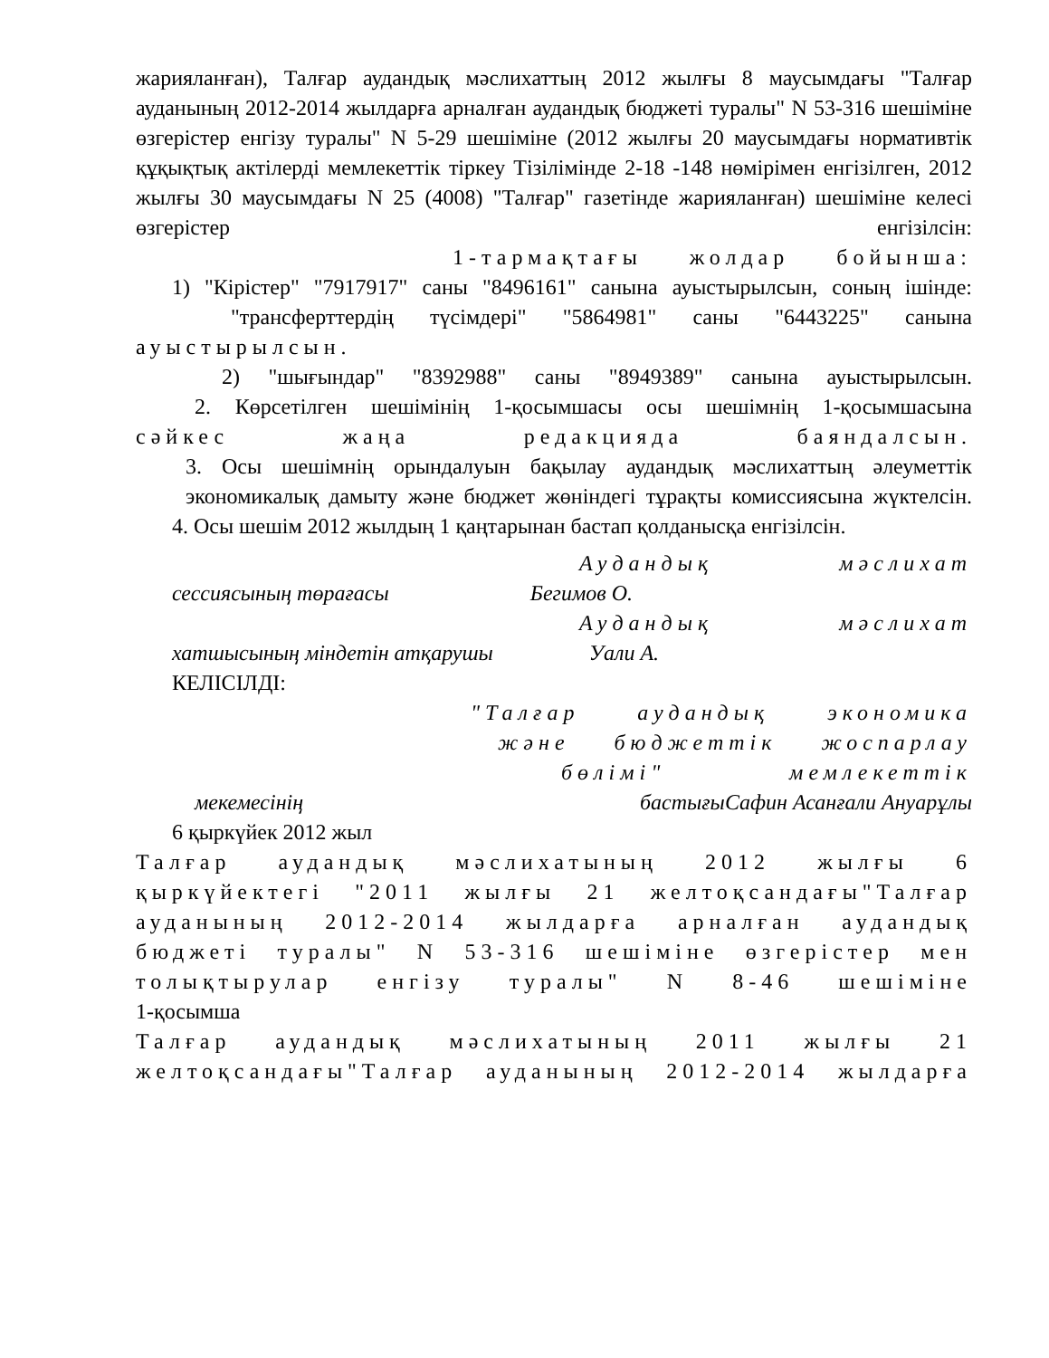жарияланған), Талғар аудандық мәслихаттың 2012 жылғы 8 маусымдағы "Талғар ауданының 2012-2014 жылдарға арналған аудандық бюджеті туралы" N 53-316 шешіміне өзгерістер енгізу туралы" N 5-29 шешіміне (2012 жылғы 20 маусымдағы нормативтік құқықтық актілерді мемлекеттік тіркеу Тізілімінде 2-18 -148 нөмірімен енгізілген, 2012 жылғы 30 маусымдағы N 25 (4008) "Талғар" газетінде жарияланған) шешіміне келесі өзгерістер енгізілсін:
1-тармақтағы жолдар бойынша:
1) "Кірістер" "7917917" саны "8496161" санына ауыстырылсын, соның ішінде:
"трансферттердің түсімдері" "5864981" саны "6443225" санына
ауыстырылсын.
2) "шығындар" "8392988" саны "8949389" санына ауыстырылсын.
2. Көрсетілген шешімінің 1-қосымшасы осы шешімнің 1-қосымшасына
сәйкес жаңа редакцияда баяндалсын.
3. Осы шешімнің орындалуын бақылау аудандық мәслихаттың әлеуметтік экономикалық дамыту және бюджет жөніндегі тұрақты комиссиясына жүктелсін.
4. Осы шешім 2012 жылдың 1 қаңтарынан бастап қолданысқа енгізілсін.
Аудандық мәслихат
сессиясының төрағасы Бегимов О.
Аудандық мәслихат
хатшысының міндетін атқарушы Уали А.
КЕЛІСІЛДІ:
"Талғар аудандық экономика
және бюджеттік жоспарлау
бөлімі" мемлекеттік
мекемесінің бастығы Сафин Асанғали Ануарұлы
6 қыркүйек 2012 жыл
Талғар аудандық мәслихатының 2012 жылғы 6 қыркүйектегі "2011 жылғы 21 желтоқсандағы"Талғар ауданының 2012-2014 жылдарға арналған аудандық бюджеті туралы" N 53-316 шешіміне өзгерістер мен толықтырулар енгізу туралы" N 8-46 шешіміне
1-қосымша
Талғар аудандық мәслихатының 2011 жылғы 21 желтоқсандағы"Талғар ауданының 2012-2014 жылдарға